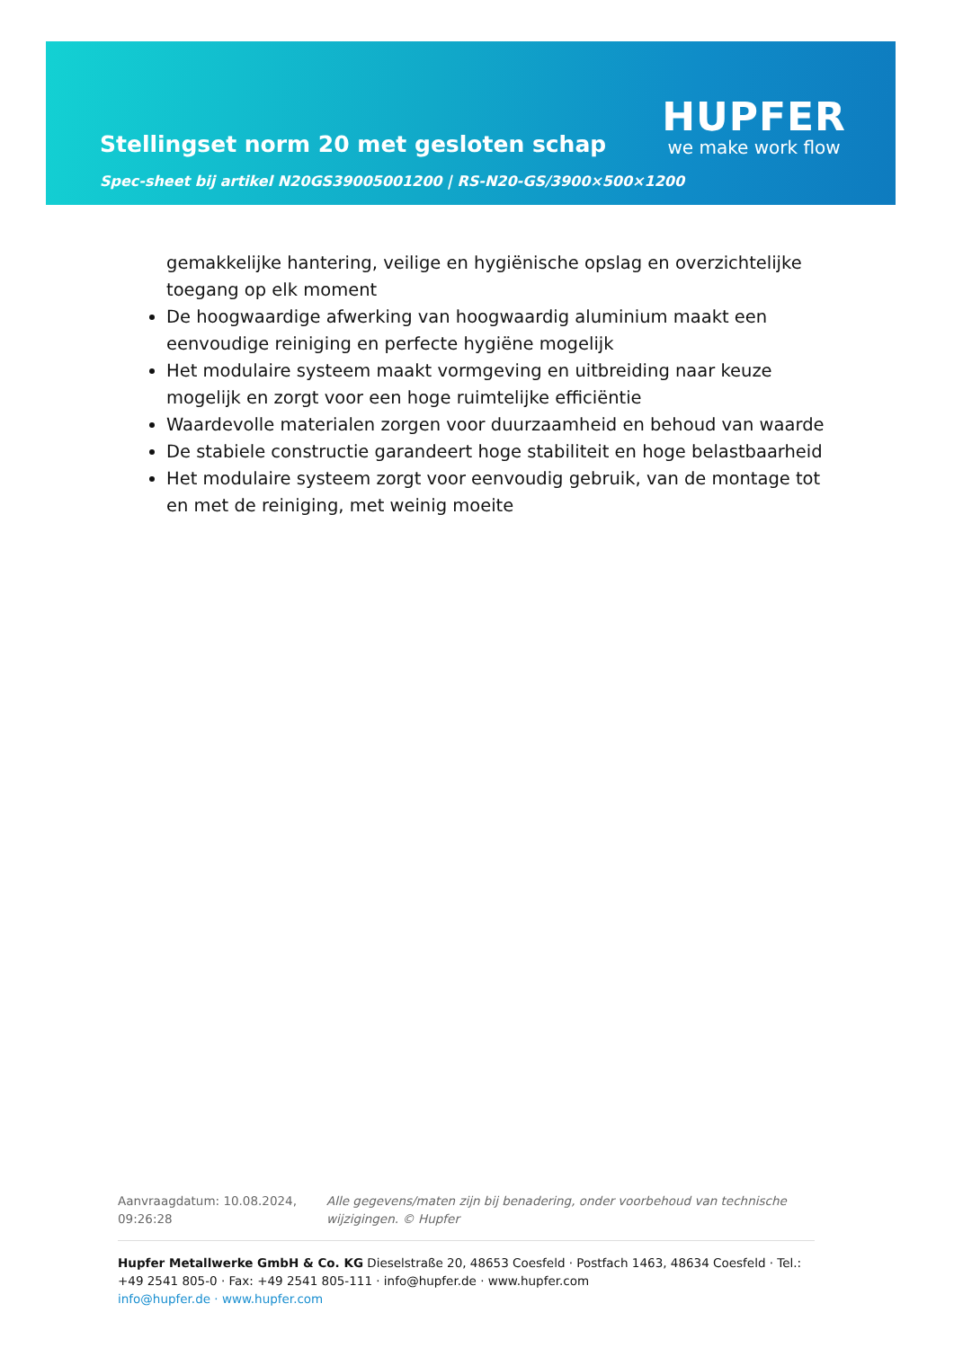Stellingset norm 20 met gesloten schap
Spec-sheet bij artikel N20GS39005001200 | RS-N20-GS/3900×500×1200
HUPFER
we make work flow
gemakkelijke hantering, veilige en hygiënische opslag en overzichtelijke toegang op elk moment
De hoogwaardige afwerking van hoogwaardig aluminium maakt een eenvoudige reiniging en perfecte hygiëne mogelijk
Het modulaire systeem maakt vormgeving en uitbreiding naar keuze mogelijk en zorgt voor een hoge ruimtelijke efficiëntie
Waardevolle materialen zorgen voor duurzaamheid en behoud van waarde
De stabiele constructie garandeert hoge stabiliteit en hoge belastbaarheid
Het modulaire systeem zorgt voor eenvoudig gebruik, van de montage tot en met de reiniging, met weinig moeite
Aanvraagdatum: 10.08.2024, 09:26:28
Alle gegevens/maten zijn bij benadering, onder voorbehoud van technische wijzigingen. © Hupfer
Hupfer Metallwerke GmbH & Co. KG Dieselstraße 20, 48653 Coesfeld · Postfach 1463, 48634 Coesfeld · Tel.: +49 2541 805-0 · Fax: +49 2541 805-111 · info@hupfer.de · www.hupfer.com
info@hupfer.de · www.hupfer.com